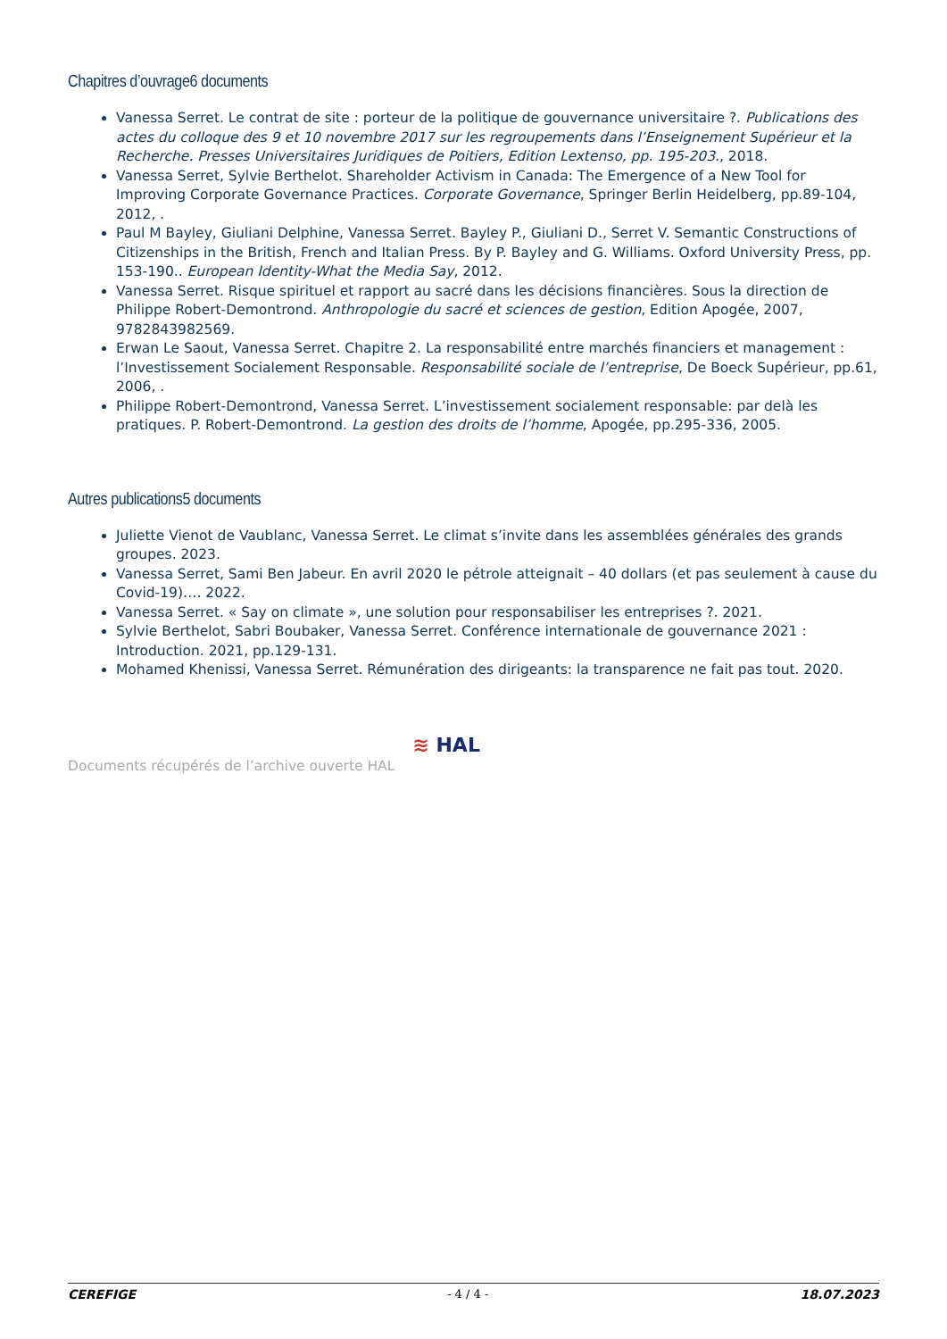Chapitres d’ouvrage6 documents
Vanessa Serret. Le contrat de site : porteur de la politique de gouvernance universitaire ?. Publications des actes du colloque des 9 et 10 novembre 2017 sur les regroupements dans l’Enseignement Supérieur et la Recherche. Presses Universitaires Juridiques de Poitiers, Edition Lextenso, pp. 195-203., 2018.
Vanessa Serret, Sylvie Berthelot. Shareholder Activism in Canada: The Emergence of a New Tool for Improving Corporate Governance Practices. Corporate Governance, Springer Berlin Heidelberg, pp.89-104, 2012, .
Paul M Bayley, Giuliani Delphine, Vanessa Serret. Bayley P., Giuliani D., Serret V. Semantic Constructions of Citizenships in the British, French and Italian Press. By P. Bayley and G. Williams. Oxford University Press, pp. 153-190.. European Identity-What the Media Say, 2012.
Vanessa Serret. Risque spirituel et rapport au sacré dans les décisions financières. Sous la direction de Philippe Robert-Demontrond. Anthropologie du sacré et sciences de gestion, Edition Apogée, 2007, 9782843982569.
Erwan Le Saout, Vanessa Serret. Chapitre 2. La responsabilité entre marchés financiers et management : l’Investissement Socialement Responsable. Responsabilité sociale de l’entreprise, De Boeck Supérieur, pp.61, 2006, .
Philippe Robert-Demontrond, Vanessa Serret. L’investissement socialement responsable: par delà les pratiques. P. Robert-Demontrond. La gestion des droits de l’homme, Apogée, pp.295-336, 2005.
Autres publications5 documents
Juliette Vienot de Vaublanc, Vanessa Serret. Le climat s’invite dans les assemblées générales des grands groupes. 2023.
Vanessa Serret, Sami Ben Jabeur. En avril 2020 le pétrole atteignait – 40 dollars (et pas seulement à cause du Covid-19)…. 2022.
Vanessa Serret. « Say on climate », une solution pour responsabiliser les entreprises ?. 2021.
Sylvie Berthelot, Sabri Boubaker, Vanessa Serret. Conférence internationale de gouvernance 2021 : Introduction. 2021, pp.129-131.
Mohamed Khenissi, Vanessa Serret. Rémunération des dirigeants: la transparence ne fait pas tout. 2020.
Documents récupérés de l’archive ouverte HAL ≋ HAL
CEREFIGE - 4 / 4 - 18.07.2023